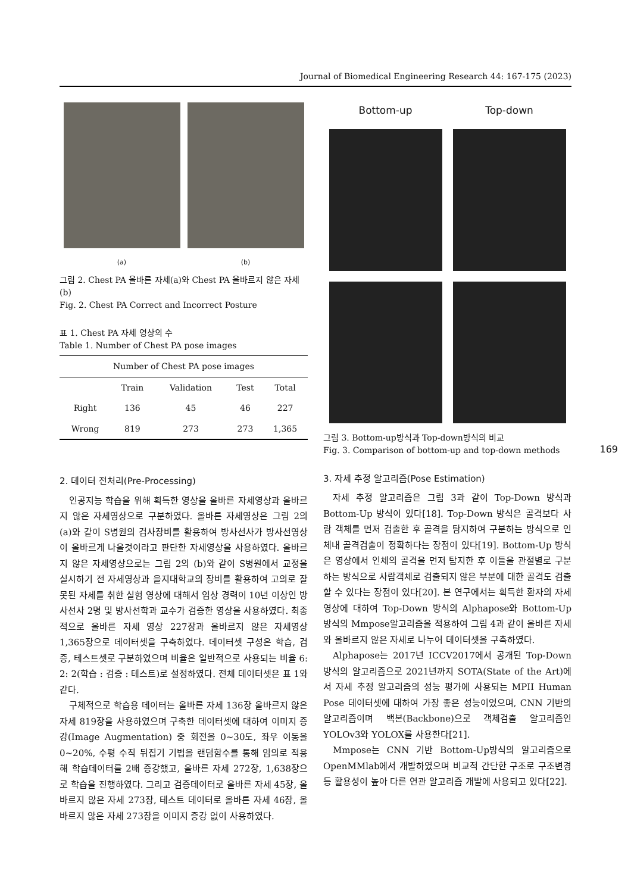Journal of Biomedical Engineering Research 44: 167-175 (2023)
(a) (b)
그림 2. Chest PA 올바른 자세(a)와 Chest PA 올바르지 않은 자세(b)
Fig. 2. Chest PA Correct and Incorrect Posture
표 1. Chest PA 자세 영상의 수
Table 1. Number of Chest PA pose images
| Number of Chest PA pose images | | | | |
| --- | --- | --- | --- | --- |
| | Train | Validation | Test | Total |
| Right | 136 | 45 | 46 | 227 |
| Wrong | 819 | 273 | 273 | 1,365 |
2. 데이터 전처리(Pre-Processing)
인공지능 학습을 위해 획득한 영상을 올바른 자세영상과 올바르지 않은 자세영상으로 구분하였다. 올바른 자세영상은 그림 2의 (a)와 같이 S병원의 검사장비를 활용하여 방사선사가 방사선영상이 올바르게 나올것이라고 판단한 자세영상을 사용하였다. 올바르지 않은 자세영상으로는 그림 2의 (b)와 같이 S병원에서 교정을 실시하기 전 자세영상과 을지대학교의 장비를 활용하여 고의로 잘못된 자세를 취한 실험 영상에 대해서 임상 경력이 10년 이상인 방사선사 2명 및 방사선학과 교수가 검증한 영상을 사용하였다. 최종적으로 올바른 자세 영상 227장과 올바르지 않은 자세영상 1,365장으로 데이터셋을 구축하였다. 데이터셋 구성은 학습, 검증, 테스트셋로 구분하였으며 비율은 일반적으로 사용되는 비율 6: 2: 2(학습 : 검증 : 테스트)로 설정하였다. 전체 데이터셋은 표 1와 같다.
구체적으로 학습용 데이터는 올바른 자세 136장 올바르지 않은 자세 819장을 사용하였으며 구축한 데이터셋에 대하여 이미지 증강(Image Augmentation) 중 회전을 0~30도, 좌우 이동을 0~20%, 수평 수직 뒤집기 기법을 랜덤함수를 통해 임의로 적용해 학습데이터를 2배 증강했고, 올바른 자세 272장, 1,638장으로 학습을 진행하였다. 그리고 검증데이터로 올바른 자세 45장, 올바르지 않은 자세 273장, 테스트 데이터로 올바른 자세 46장, 올바르지 않은 자세 273장을 이미지 증강 없이 사용하였다.
Bottom-up
Top-down
그림 3. Bottom-up방식과 Top-down방식의 비교
Fig. 3. Comparison of bottom-up and top-down methods
3. 자세 추정 알고리즘(Pose Estimation)
자세 추정 알고리즘은 그림 3과 같이 Top-Down 방식과 Bottom-Up 방식이 있다[18]. Top-Down 방식은 골격보다 사람 객체를 먼저 검출한 후 골격을 탐지하여 구분하는 방식으로 인체내 골격검출이 정확하다는 장점이 있다[19]. Bottom-Up 방식은 영상에서 인체의 골격을 먼저 탐지한 후 이들을 관절별로 구분하는 방식으로 사람객체로 검출되지 않은 부분에 대한 골격도 검출할 수 있다는 장점이 있다[20]. 본 연구에서는 획득한 환자의 자세영상에 대하여 Top-Down 방식의 Alphapose와 Bottom-Up 방식의 Mmpose알고리즘을 적용하여 그림 4과 같이 올바른 자세와 올바르지 않은 자세로 나누어 데이터셋을 구축하였다.
Alphapose는 2017년 ICCV2017에서 공개된 Top-Down 방식의 알고리즘으로 2021년까지 SOTA(State of the Art)에서 자세 추정 알고리즘의 성능 평가에 사용되는 MPII Human Pose 데이터셋에 대하여 가장 좋은 성능이었으며, CNN 기반의 알고리즘이며 백본(Backbone)으로 객체검출 알고리즘인 YOLOv3와 YOLOX를 사용한다[21].
Mmpose는 CNN 기반 Bottom-Up방식의 알고리즘으로 OpenMMlab에서 개발하였으며 비교적 간단한 구조로 구조변경 등 활용성이 높아 다른 연관 알고리즘 개발에 사용되고 있다[22].
169